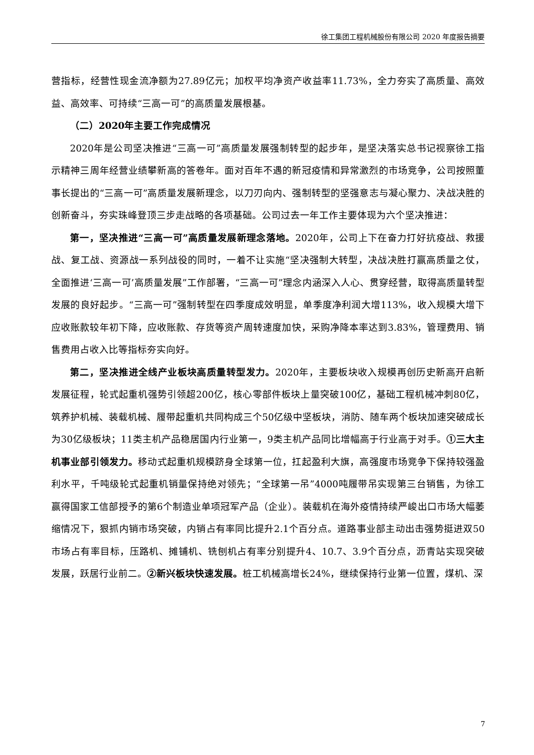徐工集团工程机械股份有限公司 2020 年度报告摘要
营指标，经营性现金流净额为27.89亿元；加权平均净资产收益率11.73%，全力夯实了高质量、高效益、高效率、可持续“三高一可”的高质量发展根基。
（二）2020年主要工作完成情况
2020年是公司坚决推进“三高一可”高质量发展强制转型的起步年，是坚决落实总书记视察徐工指示精神三周年经营业绩攀新高的答卷年。面对百年不遇的新冠疫情和异常激烈的市场竞争，公司按照董事长提出的“三高一可”高质量发展新理念，以刀刃向内、强制转型的坚强意志与凝心聚力、决战决胜的创新奋斗，夯实珠峰登顶三步走战略的各项基础。公司过去一年工作主要体现为六个坚决推进：
第一，坚决推进“三高一可”高质量发展新理念落地。2020年，公司上下在奋力打好抗疫战、救援战、复工战、资源战一系列战役的同时，一着不让实施“坚决强制大转型，决战决胜打赢高质量之仗，全面推进‘三高一可’高质量发展”工作部署，“三高一可”理念内涵深入人心、贯穿经营，取得高质量转型发展的良好起步。“三高一可”强制转型在四季度成效明显，单季度净利润大增113%，收入规模大增下应收账款较年初下降，应收账款、存货等资产周转速度加快，采购净降本率达到3.83%，管理费用、销售费用占收入比等指标夯实向好。
第二，坚决推进全线产业板块高质量转型发力。2020年，主要板块收入规模再创历史新高开启新发展征程，轮式起重机强势引领超200亿，核心零部件板块上量突破100亿，基础工程机械冲刺80亿，筑养护机械、装载机械、履带起重机共同构成三个50亿级中坚板块，消防、随车两个板块加速突破成长为30亿级板块；11类主机产品稳居国内行业第一，9类主机产品同比增幅高于行业高于对手。①三大主机事业部引领发力。移动式起重机规模跻身全球第一位，扛起盈利大旗，高强度市场竞争下保持较强盈利水平，千吨级轮式起重机销量保持绝对领先；“全球第一吊”4000吨履带吊实现第三台销售，为徐工赢得国家工信部授予的第6个制造业单项冠军产品（企业）。装载机在海外疫情持续严峻出口市场大幅萎缩情况下，狠抓内销市场突破，内销占有率同比提升2.1个百分点。道路事业部主动出击强势挺进双50市场占有率目标，压路机、摊铺机、铣刨机占有率分别提升4、10.7、3.9个百分点，沥青站实现突破发展，跃居行业前二。②新兴板块快速发展。桩工机械高增长24%，继续保持行业第一位置，煤机、深
7